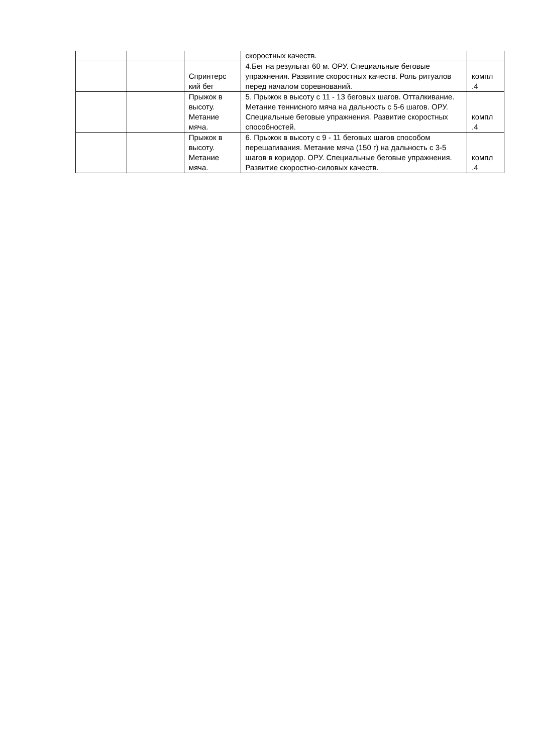| | | | скоростных качеств. | |
| | | Спринтерс кий бег | 4.Бег на результат 60 м. ОРУ. Специальные беговые упражнения. Развитие скоростных качеств. Роль ритуалов перед началом соревнований. | компл .4 |
| | | Прыжок в высоту. Метание мяча. | 5. Прыжок в высоту с 11 - 13 беговых шагов. Отталкивание. Метание теннисного мяча на дальность с 5-6 шагов. ОРУ. Специальные беговые упражнения. Развитие скоростных способностей. | компл .4 |
| | | Прыжок в высоту. Метание мяча. | 6. Прыжок в высоту с 9 - 11 беговых шагов способом перешагивания. Метание мяча (150 г) на дальность с 3-5 шагов в коридор. ОРУ. Специальные беговые упражнения. Развитие скоростно-силовых качеств. | компл .4 |